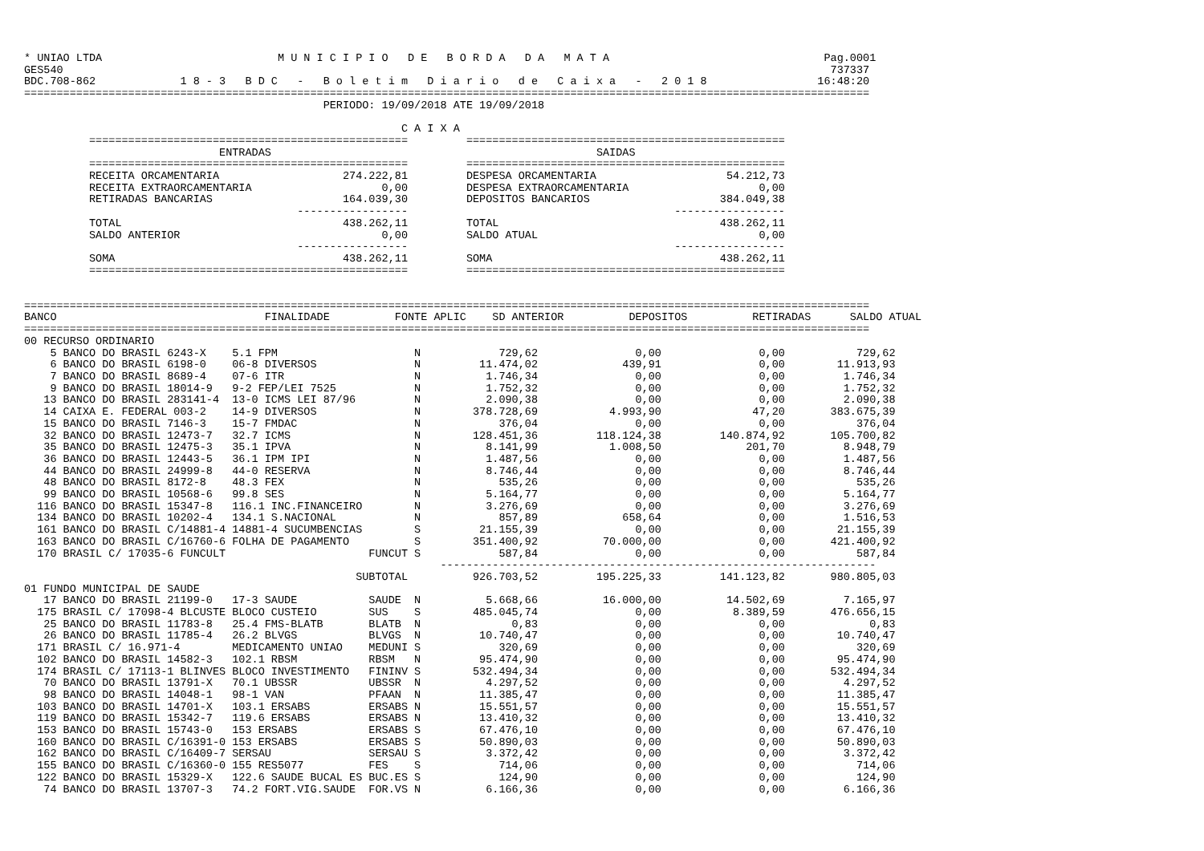* UNIAO LTDA                           M U N I C I P I O   D E   B O R D A   D A   M A T A                                 Pag.0001
GES540                                                                                                                      737337
BDC.708-862             1 8 - 3   B D C   -   B o l e t i m   D i a r i o   d e   C a i x a   -   2 0 1 8                 16:48:20
==================================================================================================================================
                                              PERIODO: 19/09/2018 ATE 19/09/2018

                                                          C A I X A
          =================================================         =================================================
                              ENTRADAS                                                  SAIDAS
          =================================================         =================================================
          RECEITA ORCAMENTARIA                   274.222,81         DESPESA ORCAMENTARIA                    54.212,73
          RECEITA EXTRAORCAMENTARIA                    0,00         DESPESA EXTRAORCAMENTARIA                    0,00
          RETIRADAS BANCARIAS                    164.039,30         DEPOSITOS BANCARIOS                    384.049,38
                                          -----------------                                         -----------------
          TOTAL                                  438.262,11         TOTAL                                  438.262,11
          SALDO ANTERIOR                               0,00         SALDO ATUAL                                  0,00
                                          -----------------                                         -----------------
          SOMA                                   438.262,11         SOMA                                   438.262,11
          =================================================         =================================================


==================================================================================================================================
BANCO                                FINALIDADE          FONTE APLIC    SD ANTERIOR          DEPOSITOS          RETIRADAS      SALDO ATUAL
==================================================================================================================================
00 RECURSO ORDINARIO
    5 BANCO DO BRASIL 6243-X    5.1 FPM                     N            729,62               0,00               0,00           729,62
    6 BANCO DO BRASIL 6198-0    06-8 DIVERSOS               N         11.474,02             439,91               0,00        11.913,93
    7 BANCO DO BRASIL 8689-4    07-6 ITR                    N          1.746,34               0,00               0,00         1.746,34
    9 BANCO DO BRASIL 18014-9   9-2 FEP/LEI 7525            N          1.752,32               0,00               0,00         1.752,32
   13 BANCO DO BRASIL 283141-4  13-0 ICMS LEI 87/96         N          2.090,38               0,00               0,00         2.090,38
   14 CAIXA E. FEDERAL 003-2    14-9 DIVERSOS               N        378.728,69           4.993,90              47,20       383.675,39
   15 BANCO DO BRASIL 7146-3    15-7 FMDAC                  N            376,04               0,00               0,00           376,04
   32 BANCO DO BRASIL 12473-7   32.7 ICMS                   N        128.451,36         118.124,38         140.874,92       105.700,82
   35 BANCO DO BRASIL 12475-3   35.1 IPVA                   N          8.141,99           1.008,50             201,70         8.948,79
   36 BANCO DO BRASIL 12443-5   36.1 IPM IPI                N          1.487,56               0,00               0,00         1.487,56
   44 BANCO DO BRASIL 24999-8   44-0 RESERVA                N          8.746,44               0,00               0,00         8.746,44
   48 BANCO DO BRASIL 8172-8    48.3 FEX                    N            535,26               0,00               0,00           535,26
   99 BANCO DO BRASIL 10568-6   99.8 SES                    N          5.164,77               0,00               0,00         5.164,77
  116 BANCO DO BRASIL 15347-8   116.1 INC.FINANCEIRO        N          3.276,69               0,00               0,00         3.276,69
  134 BANCO DO BRASIL 10202-4   134.1 S.NACIONAL            N            857,89             658,64               0,00         1.516,53
  161 BANCO DO BRASIL C/14881-4 14881-4 SUCUMBENCIAS        S         21.155,39               0,00               0,00        21.155,39
  163 BANCO DO BRASIL C/16760-6 FOLHA DE PAGAMENTO          S        351.400,92          70.000,00               0,00       421.400,92
  170 BRASIL C/ 17035-6 FUNCULT                      FUNCUT S            587,84               0,00               0,00           587,84
                                                                -------------------------------------------------------------------
                                                   SUBTOTAL          926.703,52         195.225,33         141.123,82       980.805,03
01 FUNDO MUNICIPAL DE SAUDE
   17 BANCO DO BRASIL 21199-0   17-3 SAUDE           SAUDE  N          5.668,66          16.000,00          14.502,69         7.165,97
  175 BRASIL C/ 17098-4 BLCUSTE BLOCO CUSTEIO        SUS    S        485.045,74               0,00           8.389,59       476.656,15
   25 BANCO DO BRASIL 11783-8   25.4 FMS-BLATB       BLATB  N              0,83               0,00               0,00             0,83
   26 BANCO DO BRASIL 11785-4   26.2 BLVGS           BLVGS  N         10.740,47               0,00               0,00        10.740,47
  171 BRASIL C/ 16.971-4        MEDICAMENTO UNIAO    MEDUNI S            320,69               0,00               0,00           320,69
  102 BANCO DO BRASIL 14582-3   102.1 RBSM           RBSM   N         95.474,90               0,00               0,00        95.474,90
  174 BRASIL C/ 17113-1 BLINVES BLOCO INVESTIMENTO   FININV S        532.494,34               0,00               0,00       532.494,34
   70 BANCO DO BRASIL 13791-X   70.1 UBSSR           UBSSR  N          4.297,52               0,00               0,00         4.297,52
   98 BANCO DO BRASIL 14048-1   98-1 VAN             PFAAN  N         11.385,47               0,00               0,00        11.385,47
  103 BANCO DO BRASIL 14701-X   103.1 ERSABS         ERSABS N         15.551,57               0,00               0,00        15.551,57
  119 BANCO DO BRASIL 15342-7   119.6 ERSABS         ERSABS N         13.410,32               0,00               0,00        13.410,32
  153 BANCO DO BRASIL 15743-0   153 ERSABS           ERSABS S         67.476,10               0,00               0,00        67.476,10
  160 BANCO DO BRASIL C/16391-0 153 ERSABS           ERSABS S         50.890,03               0,00               0,00        50.890,03
  162 BANCO DO BRASIL C/16409-7 SERSAU               SERSAU S          3.372,42               0,00               0,00         3.372,42
  155 BANCO DO BRASIL C/16360-0 155 RES5077          FES    S            714,06               0,00               0,00           714,06
  122 BANCO DO BRASIL 15329-X   122.6 SAUDE BUCAL ES BUC.ES S            124,90               0,00               0,00           124,90
   74 BANCO DO BRASIL 13707-3   74.2 FORT.VIG.SAUDE  FOR.VS N          6.166,36               0,00               0,00         6.166,36